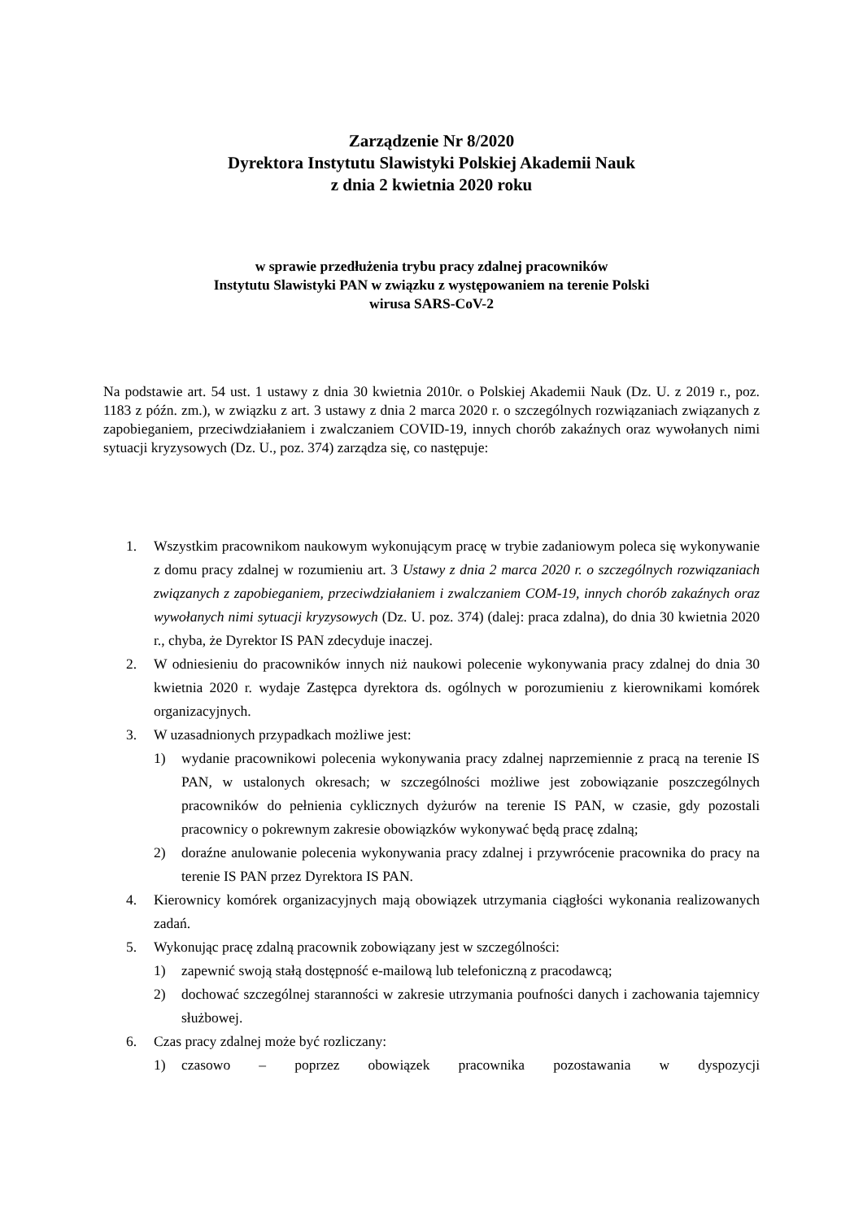Zarządzenie Nr 8/2020
Dyrektora Instytutu Slawistyki Polskiej Akademii Nauk
z dnia 2 kwietnia 2020 roku
w sprawie przedłużenia trybu pracy zdalnej pracowników
Instytutu Slawistyki PAN w związku z występowaniem na terenie Polski
wirusa SARS-CoV-2
Na podstawie art. 54 ust. 1 ustawy z dnia 30 kwietnia 2010r. o Polskiej Akademii Nauk (Dz. U. z 2019 r., poz. 1183 z późn. zm.), w związku z art. 3 ustawy z dnia 2 marca 2020 r. o szczególnych rozwiązaniach związanych z zapobieganiem, przeciwdziałaniem i zwalczaniem COVID-19, innych chorób zakaźnych oraz wywołanych nimi sytuacji kryzysowych (Dz. U., poz. 374) zarządza się, co następuje:
1. Wszystkim pracownikom naukowym wykonującym pracę w trybie zadaniowym poleca się wykonywanie z domu pracy zdalnej w rozumieniu art. 3 Ustawy z dnia 2 marca 2020 r. o szczególnych rozwiązaniach związanych z zapobieganiem, przeciwdziałaniem i zwalczaniem COM-19, innych chorób zakaźnych oraz wywołanych nimi sytuacji kryzysowych (Dz. U. poz. 374) (dalej: praca zdalna), do dnia 30 kwietnia 2020 r., chyba, że Dyrektor IS PAN zdecyduje inaczej.
2. W odniesieniu do pracowników innych niż naukowi polecenie wykonywania pracy zdalnej do dnia 30 kwietnia 2020 r. wydaje Zastępca dyrektora ds. ogólnych w porozumieniu z kierownikami komórek organizacyjnych.
3. W uzasadnionych przypadkach możliwe jest:
1) wydanie pracownikowi polecenia wykonywania pracy zdalnej naprzemiennie z pracą na terenie IS PAN, w ustalonych okresach; w szczególności możliwe jest zobowiązanie poszczególnych pracowników do pełnienia cyklicznych dyżurów na terenie IS PAN, w czasie, gdy pozostali pracownicy o pokrewnym zakresie obowiązków wykonywać będą pracę zdalną;
2) doraźne anulowanie polecenia wykonywania pracy zdalnej i przywrócenie pracownika do pracy na terenie IS PAN przez Dyrektora IS PAN.
4. Kierownicy komórek organizacyjnych mają obowiązek utrzymania ciągłości wykonania realizowanych zadań.
5. Wykonując pracę zdalną pracownik zobowiązany jest w szczególności:
1) zapewnić swoją stałą dostępność e-mailową lub telefoniczną z pracodawcą;
2) dochować szczególnej staranności w zakresie utrzymania poufności danych i zachowania tajemnicy służbowej.
6. Czas pracy zdalnej może być rozliczany:
1) czasowo – poprzez obowiązek pracownika pozostawania w dyspozycji